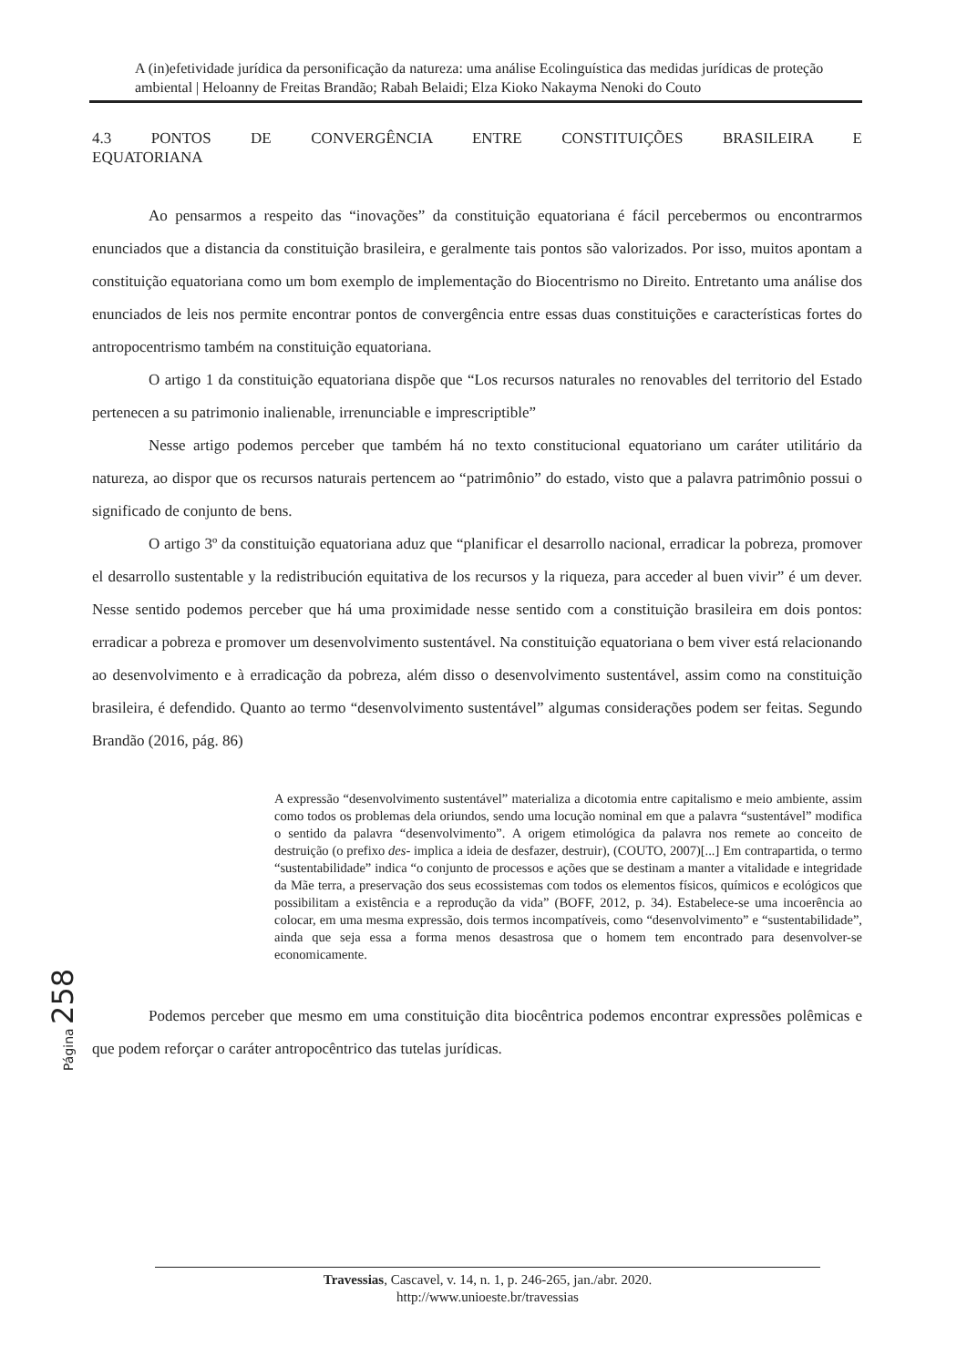A (in)efetividade jurídica da personificação da natureza: uma análise Ecolinguística das medidas jurídicas de proteção ambiental | Heloanny de Freitas Brandão; Rabah Belaidi; Elza Kioko Nakayma Nenoki do Couto
4.3 PONTOS DE CONVERGÊNCIA ENTRE CONSTITUIÇÕES BRASILEIRA E
EQUATORIANA
Ao pensarmos a respeito das “inovações” da constituição equatoriana é fácil percebermos ou encontrarmos enunciados que a distancia da constituição brasileira, e geralmente tais pontos são valorizados. Por isso, muitos apontam a constituição equatoriana como um bom exemplo de implementação do Biocentrismo no Direito. Entretanto uma análise dos enunciados de leis nos permite encontrar pontos de convergência entre essas duas constituições e características fortes do antropocentrismo também na constituição equatoriana.
O artigo 1 da constituição equatoriana dispõe que “Los recursos naturales no renovables del territorio del Estado pertenecen a su patrimonio inalienable, irrenunciable e imprescriptible”
Nesse artigo podemos perceber que também há no texto constitucional equatoriano um caráter utilitário da natureza, ao dispor que os recursos naturais pertencem ao “patrimônio” do estado, visto que a palavra patrimônio possui o significado de conjunto de bens.
O artigo 3º da constituição equatoriana aduz que “planificar el desarrollo nacional, erradicar la pobreza, promover el desarrollo sustentable y la redistribución equitativa de los recursos y la riqueza, para acceder al buen vivir” é um dever. Nesse sentido podemos perceber que há uma proximidade nesse sentido com a constituição brasileira em dois pontos: erradicar a pobreza e promover um desenvolvimento sustentável. Na constituição equatoriana o bem viver está relacionando ao desenvolvimento e à erradicação da pobreza, além disso o desenvolvimento sustentável, assim como na constituição brasileira, é defendido. Quanto ao termo “desenvolvimento sustentável” algumas considerações podem ser feitas. Segundo Brandão (2016, pág. 86)
A expressão “desenvolvimento sustentável” materializa a dicotomia entre capitalismo e meio ambiente, assim como todos os problemas dela oriundos, sendo uma locução nominal em que a palavra “sustentável” modifica o sentido da palavra “desenvolvimento”. A origem etimológica da palavra nos remete ao conceito de destruição (o prefixo des- implica a ideia de desfazer, destruir), (COUTO, 2007)[...] Em contrapartida, o termo “sustentabilidade” indica “o conjunto de processos e ações que se destinam a manter a vitalidade e integridade da Mãe terra, a preservação dos seus ecossistemas com todos os elementos físicos, químicos e ecológicos que possibilitam a existência e a reprodução da vida” (BOFF, 2012, p. 34). Estabelece-se uma incoerência ao colocar, em uma mesma expressão, dois termos incompatíveis, como “desenvolvimento” e “sustentabilidade”, ainda que seja essa a forma menos desastrosa que o homem tem encontrado para desenvolver-se economicamente.
Podemos perceber que mesmo em uma constituição dita biocêntrica podemos encontrar expressões polêmicas e que podem reforçar o caráter antropocêntrico das tutelas jurídicas.
Página 258
Travessias, Cascavel, v. 14, n. 1, p. 246-265, jan./abr. 2020.
http://www.unioeste.br/travessias